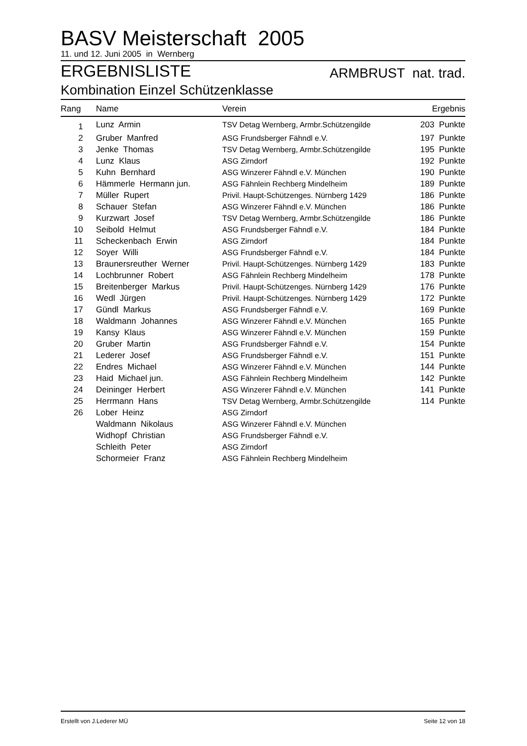BASV Meisterschaft 2005
11. und 12. Juni 2005 in Wernberg
ERGEBNISLISTE ARMBRUST nat. trad.
Kombination Einzel Schützenklasse
| Rang | Name | Verein | Ergebnis |
| --- | --- | --- | --- |
| 1 | Lunz Armin | TSV Detag Wernberg, Armbr.Schützengilde | 203 Punkte |
| 2 | Gruber Manfred | ASG Frundsberger Fähndl e.V. | 197 Punkte |
| 3 | Jenke Thomas | TSV Detag Wernberg, Armbr.Schützengilde | 195 Punkte |
| 4 | Lunz Klaus | ASG Zirndorf | 192 Punkte |
| 5 | Kuhn Bernhard | ASG Winzerer Fähndl e.V. München | 190 Punkte |
| 6 | Hämmerle Hermann jun. | ASG Fähnlein Rechberg Mindelheim | 189 Punkte |
| 7 | Müller Rupert | Privil. Haupt-Schützenges. Nürnberg 1429 | 186 Punkte |
| 8 | Schauer Stefan | ASG Winzerer Fähndl e.V. München | 186 Punkte |
| 9 | Kurzwart Josef | TSV Detag Wernberg, Armbr.Schützengilde | 186 Punkte |
| 10 | Seibold Helmut | ASG Frundsberger Fähndl e.V. | 184 Punkte |
| 11 | Scheckenbach Erwin | ASG Zirndorf | 184 Punkte |
| 12 | Soyer Willi | ASG Frundsberger Fähndl e.V. | 184 Punkte |
| 13 | Braunersreuther Werner | Privil. Haupt-Schützenges. Nürnberg 1429 | 183 Punkte |
| 14 | Lochbrunner Robert | ASG Fähnlein Rechberg Mindelheim | 178 Punkte |
| 15 | Breitenberger Markus | Privil. Haupt-Schützenges. Nürnberg 1429 | 176 Punkte |
| 16 | Wedl Jürgen | Privil. Haupt-Schützenges. Nürnberg 1429 | 172 Punkte |
| 17 | Gündl Markus | ASG Frundsberger Fähndl e.V. | 169 Punkte |
| 18 | Waldmann Johannes | ASG Winzerer Fähndl e.V. München | 165 Punkte |
| 19 | Kansy Klaus | ASG Winzerer Fähndl e.V. München | 159 Punkte |
| 20 | Gruber Martin | ASG Frundsberger Fähndl e.V. | 154 Punkte |
| 21 | Lederer Josef | ASG Frundsberger Fähndl e.V. | 151 Punkte |
| 22 | Endres Michael | ASG Winzerer Fähndl e.V. München | 144 Punkte |
| 23 | Haid Michael jun. | ASG Fähnlein Rechberg Mindelheim | 142 Punkte |
| 24 | Deininger Herbert | ASG Winzerer Fähndl e.V. München | 141 Punkte |
| 25 | Herrmann Hans | TSV Detag Wernberg, Armbr.Schützengilde | 114 Punkte |
| 26 | Lober Heinz | ASG Zirndorf | |
| | Waldmann Nikolaus | ASG Winzerer Fähndl e.V. München | |
| | Widhopf Christian | ASG Frundsberger Fähndl e.V. | |
| | Schleith Peter | ASG Zirndorf | |
| | Schormeier Franz | ASG Fähnlein Rechberg Mindelheim | |
Erstellt von J.Lederer MÜ Seite 12 von 18